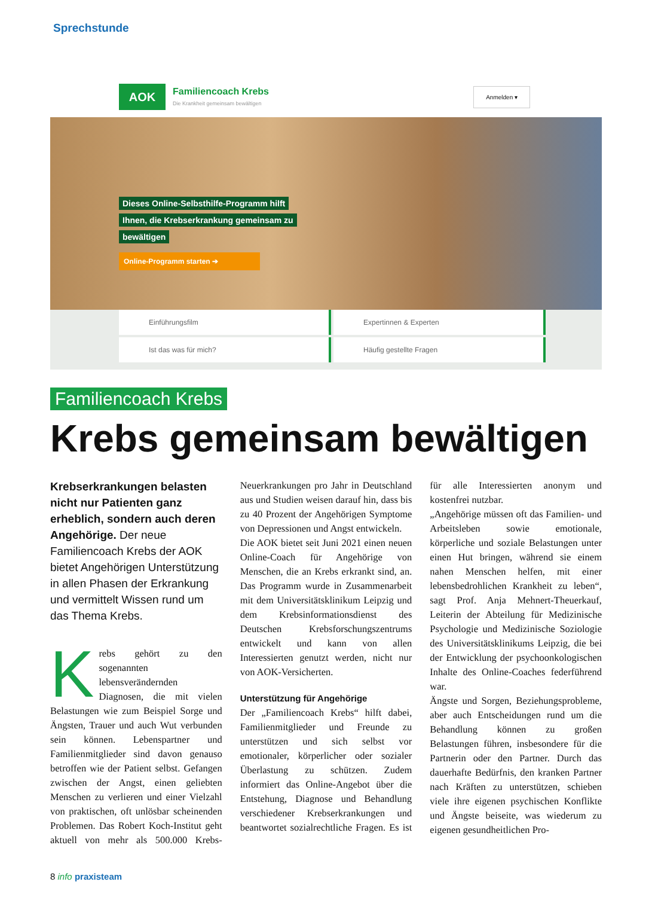Sprechstunde
AOK
Familiencoach Krebs
Die Krankheit gemeinsam bewältigen
Anmelden ▾
Dieses Online-Selbsthilfe-Programm hilft
Ihnen, die Krebserkrankung gemeinsam zu
bewältigen
Online-Programm starten ➔
Einführungsfilm
Expertinnen & Experten
Ist das was für mich?
Häufig gestellte Fragen
Familiencoach Krebs
Krebs gemeinsam bewältigen
Krebserkrankungen belasten nicht nur Patienten ganz erheblich, sondern auch deren Angehörige. Der neue Familiencoach Krebs der AOK bietet Angehörigen Unterstützung in allen Phasen der Erkrankung und vermittelt Wissen rund um das Thema Krebs.
Krebs gehört zu den sogenannten lebensverändernden Diagnosen, die mit vielen Belastungen wie zum Beispiel Sorge und Ängsten, Trauer und auch Wut verbunden sein können. Lebenspartner und Familienmitglieder sind davon genauso betroffen wie der Patient selbst. Gefangen zwischen der Angst, einen geliebten Menschen zu verlieren und einer Vielzahl von praktischen, oft unlösbar scheinenden Problemen. Das Robert Koch-Institut geht aktuell von mehr als 500.000 Krebs-Neuerkrankungen pro Jahr in Deutschland aus und Studien weisen darauf hin, dass bis zu 40 Prozent der Angehörigen Symptome von Depressionen und Angst entwickeln.
Die AOK bietet seit Juni 2021 einen neuen Online-Coach für Angehörige von Menschen, die an Krebs erkrankt sind, an. Das Programm wurde in Zusammenarbeit mit dem Universitätsklinikum Leipzig und dem Krebsinformationsdienst des Deutschen Krebsforschungszentrums entwickelt und kann von allen Interessierten genutzt werden, nicht nur von AOK-Versicherten.
Unterstützung für Angehörige
Der „Familiencoach Krebs“ hilft dabei, Familienmitglieder und Freunde zu unterstützen und sich selbst vor emotionaler, körperlicher oder sozialer Überlastung zu schützen. Zudem informiert das Online-Angebot über die Entstehung, Diagnose und Behandlung verschiedener Krebserkrankungen und beantwortet sozialrechtliche Fragen. Es ist für alle Interessierten anonym und kostenfrei nutzbar.
„Angehörige müssen oft das Familien- und Arbeitsleben sowie emotionale, körperliche und soziale Belastungen unter einen Hut bringen, während sie einem nahen Menschen helfen, mit einer lebensbedrohlichen Krankheit zu leben“, sagt Prof. Anja Mehnert-Theuerkauf, Leiterin der Abteilung für Medizinische Psychologie und Medizinische Soziologie des Universitätsklinikums Leipzig, die bei der Entwicklung der psychoonkologischen Inhalte des Online-Coaches federführend war.
Ängste und Sorgen, Beziehungsprobleme, aber auch Entscheidungen rund um die Behandlung können zu großen Belastungen führen, insbesondere für die Partnerin oder den Partner. Durch das dauerhafte Bedürfnis, den kranken Partner nach Kräften zu unterstützen, schieben viele ihre eigenen psychischen Konflikte und Ängste beiseite, was wiederum zu eigenen gesundheitlichen Pro-
8 info praxisteam